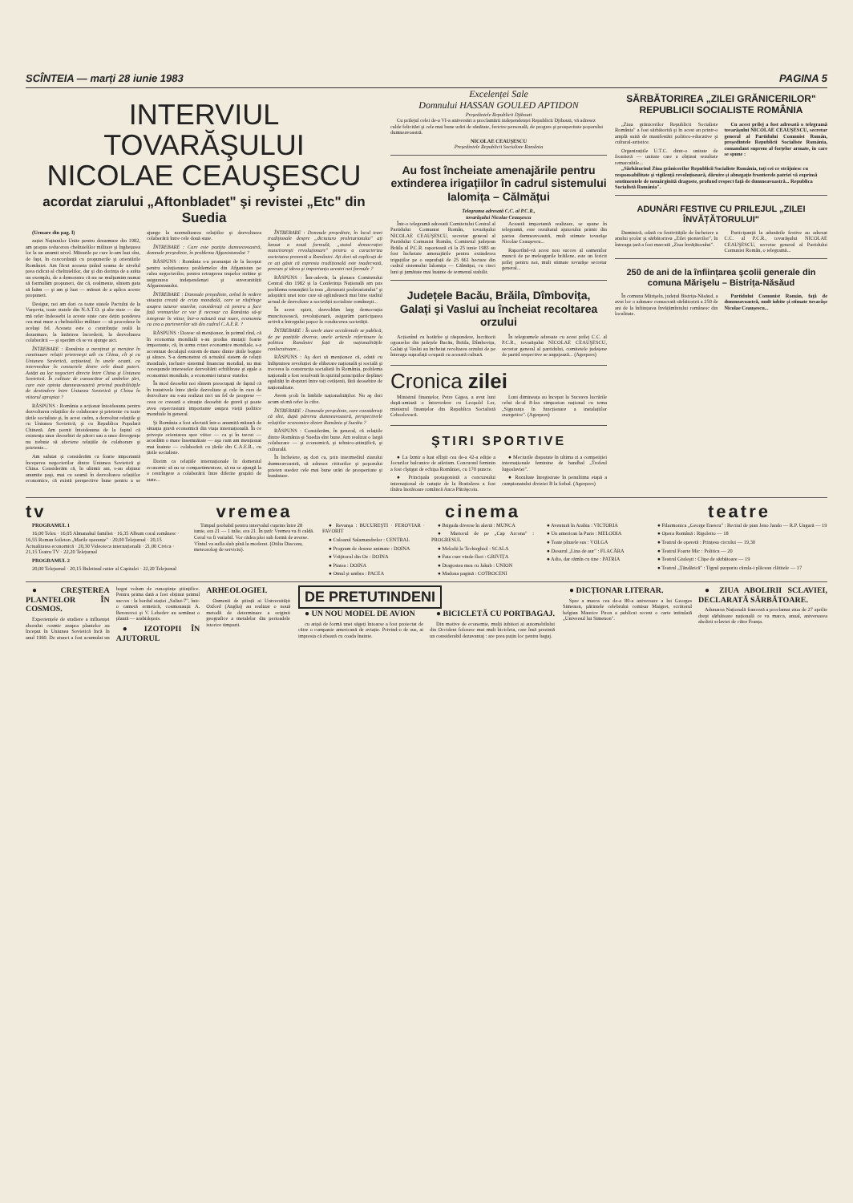SCÎNTEIA — marți 28 iunie 1983 PAGINA 5
INTERVIUL TOVARĂŞULUI
NICOLAE CEAUŞESCU
acordat ziarului „Aftonbladet" şi revistei „Etc" din Suedia
(Urmare din pag. I)
zației Națiunilor Unite pentru dezarmare din 1982, am propus reducerea cheltuielilor militare şi înghețarea lor la un anumit nivel. Măsurile pe care le-am luat sînt, de fapt, în concordanță cu propunerile şi orientările României. Am făcut aceasta ținînd seama de nivelul prea ridicat al cheltuielilor, dar şi din dorința de a arăta un exemplu, de a demonstra că nu ne mulțumim numai să formulăm propuneri, dar că, realmente, sîntem gata să luăm — şi am şi luat — măsuri de a aplica aceste propuneri.
Desigur, noi am dori ca toate statele Pactului de la Varşovia, toate statele din N.A.T.O. şi alte state — dar mă refer îndeosebi la aceste state care dețin ponderea cea mai mare a cheltuielilor militare — să procedeze în acelaşi fel. Aceasta este o contribuție reală la dezarmare, la întărirea încrederii, la dezvoltarea colaborării — şi sperăm că se va ajunge aici.
ÎNTREBARE : România a menținut şi menține în continuare relații prieteneşti atît cu China, cît şi cu Uniunea Sovietică, acționind, în unele ocazii, ca intermediar în contactele dintre cele două puteri. Astăzi au loc negocieri directe între China şi Uniunea Sovietică. În calitate de cunoscător al ambelor țări, care este opinia dumneavoastră privind posibilitățile de destindere între Uniunea Sovietică şi China în viitorul apropiat ?
RĂSPUNS : România a acționat întotdeauna pentru dezvoltarea relațiilor de colaborare şi prietenie cu toate țările socialiste şi, în acest cadru, a dezvoltat relațiile şi cu Uniunea Sovietică, şi cu Republica Populară Chineză. Am pornit întotdeauna de la faptul că existența unor deosebiri de păreri sau a unor divergențe nu trebuie să afecteze relațiile de colaborare şi prietenie...
Am salutat şi considerăm ca foarte importantă începerea negocierilor dintre Uniunea Sovietică şi China. Considerăm că, în ultimii ani, s-au obținut anumite paşi, mai cu seamă în dezvoltarea relațiilor economice, că există perspective bune pentru a se ajunge la normalizarea relațiilor şi dezvoltarea colaborării între cele două state.
ÎNTREBARE : Care este poziția dumneavoastră, domnule președinte, în problema Afganistanului ?
RĂSPUNS : România s-a pronunțat de la început pentru soluționarea problemelor din Afganistan pe calea negocierilor, pentru retragerea trupelor străine şi asigurarea independenței şi suveranității Afganistanului.
ÎNTREBARE : Domnule președinte, avînd în vedere situația creată de criza mondială, care se răsfrînge asupra tuturor statelor, considerați că pentru a face față vremurilor ce vor fi necesar ca România să-şi integreze în viitor, într-o măsură mai mare, economia ca cea a partenerilor săi din cadrul C.A.E.R. ?
RĂSPUNS : Doresc să menționez, în primul rînd, că în economia mondială s-au produs mutații foarte importante, că, în urma crizei economice mondiale, s-a accentuat decalajul extrem de mare dintre țările bogate şi sărace. S-a demonstrat că actualul sistem de relații mondiale, inclusiv sistemul financiar mondial, nu mai corespunde intereselor dezvoltării echilibrate şi egale a economiei mondiale, a economiei tuturor statelor.
În mod deosebit noi sîntem preocupați de faptul că în tratativele între țările dezvoltate şi cele în curs de dezvoltare nu s-au realizat nici un fel de progrese — ceea ce creează o situație deosebit de gravă şi poate avea repercusiuni importante asupra vieții politice mondiale în general.
Şi România a fost afectată într-o anumită măsură de situația gravă economică din viața internațională. În ce priveşte orientarea spre viitor — ca şi în trecut — acordăm o mare însemnătate — aşa cum am menționat mai înainte — colaborării cu țările din C.A.E.R., cu țările socialiste.
Dorim ca relațiile internaționale în domeniul economic să nu se compartimenteze, să nu se ajungă la o restrîngere a colaborării între diferite grupări de state...
ÎNTREBARE : Domnule președinte, în locul tezei tradiționale despre „dictatura proletariatului" ați lansat o nouă formulă, „statul democrației muncitoreşti revoluționare" pentru a caracteriza societatea prezentă a României. Ați dori să explicați de ce ați găsit că expresia tradițională este inadecvată, precum şi ideea şi importanța acestei noi formule ?
RĂSPUNS : Într-adevăr, la plenara Comitetului Central din 1982 şi la Conferința Națională am pus problema renunțării la teza „dictaturii proletariatului" şi adoptării unei teze care să oglindească mai bine stadiul actual de dezvoltare a societății socialiste româneşti...
În acest spirit, dezvoltăm larg democrația muncitorească, revoluționară, asigurăm participarea activă a întregului popor la conducerea societății.
ÎNTREBARE : În unele ziare occidentale se publică, de pe pozițiile diverse, unele articole referitoare la politica României față de naționalitățile conlocuitoare...
RĂSPUNS : Aş dori să menționez că, odată cu înfăptuirea revoluției de eliberare națională şi socială şi trecerea la construcția socialistă în România, problema națională a fost rezolvată în spiritul principiilor deplinei egalități în drepturi între toți cetățenii, fără deosebire de naționalitate.
Avem şcoli în limbile naționalităților. Nu aş dori acum să mă refer la cifre.
ÎNTREBARE : Domnule președinte, care considerați că sînt, după părerea dumneavoastră, perspectivele relațiilor economice dintre România şi Suedia ?
RĂSPUNS : Considerăm, în general, că relațiile dintre România şi Suedia sînt bune. Am realizat o largă colaborare — şi economică, şi tehnico-științifică, şi culturală.
În încheiere, aş dori ca, prin intermediul ziarului dumneavoastră, să adresez cititorilor şi poporului prieten suedez cele mai bune urări de prosperitate şi bunăstare.
Excelenței Sale
Domnului HASSAN GOULED APTIDON
Președintele Republicii Djibouti
Cu prilejul celei de-a VI-a aniversări a proclamării independenței Republicii Djibouti, vă adresez calde felicitări şi cele mai bune urări de sănătate, fericire personală, de progres şi prosperitate poporului dumneavoastră.
NICOLAE CEAUŞESCU
Președintele Republicii Socialiste România
Au fost încheiate amenajările pentru extinderea irigațiilor în cadrul sistemului Ialomița – Călmățui
Telegrama adresată C.C. al P.C.R.,
tovarăşului Nicolae Ceauşescu
Într-o telegramă adresată Comitetului Central al Partidului Comunist Român, tovarăşului NICOLAE CEAUŞESCU, secretar general al Partidului Comunist Român, Comitetul județean Brăila al P.C.R. raportează că la 25 iunie 1983 au fost încheiate amenajările pentru extinderea irigațiilor pe o suprafață de 25 661 hectare din cadrul sistemului Ialomița — Călmățui, cu cinci luni şi jumătate mai înainte de termenul stabilit.
Această importantă realizare, se spune în telegramă, este rezultatul ajutorului primit din partea dumneavoastră, mult stimate tovarăşe Nicolae Ceauşescu...
Raportînd-vă acest nou succes al oamenilor muncii de pe meleagurile brăilene, este un fericit prilej pentru noi, mult stimate tovarăşe secretar general...
Județele Bacău, Brăila, Dîmbovița, Galați şi Vaslui au încheiat recoltarea orzului
Acționînd cu hotărîre şi răspundere, lucrătorii ogoarelor din județele Bacău, Brăila, Dîmbovița, Galați şi Vaslui au încheiat recoltarea orzului de pe întreaga suprafață ocupată cu această cultură.
În telegramele adresate cu acest prilej C.C. al P.C.R., tovarăşului NICOLAE CEAUŞESCU, secretar general al partidului, comitetele județene de partid respective se angajează... (Agerpres)
Cronica zilei
Ministrul finanțelor, Petre Gigea, a avut luni după-amiază o întrevedere cu Leopold Ler, ministrul finanțelor din Republica Socialistă Cehoslovacă.
Luni dimineața au început la Suceava lucrările celui de-al 8-lea simpozion național cu tema „Siguranța în funcționare a instalațiilor energetice". (Agerpres)
ŞTIRI SPORTIVE
● La Izmir a luat sfîrşit cea de-a 42-a ediție a Jocurilor balcanice de atletism. Concursul feminin a fost cîştigat de echipa României, cu 170 puncte.
● Principala protagonistă a concursului internațional de natație de la Bratislava a fost tînăra înotătoare româncă Anca Pătrăşcoiu.
● Meciurile disputate în ultima zi a competiției internaționale feminine de handbal „Trofeul Iugoslaviei".
● Rezultate înregistrate în penultima etapă a campionatului diviziei B la fotbal. (Agerpres)
SĂRBĂTORIREA „ZILEI GRĂNICERILOR"
REPUBLICII SOCIALISTE ROMÂNIA
„Ziua grănicerilor Republicii Socialiste România" a fost sărbătorită şi în acest an printr-o amplă suită de manifestări politico-educative şi cultural-artistice.
Organizațiile U.T.C. dintr-o unitate de frontieră — unitate care a obținut rezultate remarcabile...
Cu acest prilej a fost adresată o telegramă tovarăşului NICOLAE CEAUŞESCU, secretar general al Partidului Comunist Român, președintele Republicii Socialiste România, comandant suprem al forțelor armate, în care se spune :
„Sărbătorind Ziua grănicerilor Republicii Socialiste România, toți cei ce străjuiesc cu responsabilitate şi vigilență revoluționară, dăruire şi abnegație frontierele patriei vă exprimă sentimentele de nemărginită dragoste, profund respect față de dumneavoastră... Republica Socialistă România".
ADUNĂRI FESTIVE CU PRILEJUL „ZILEI ÎNVĂȚĂTORULUI"
Duminică, odată cu festivitățile de încheiere a anului şcolar şi sărbătorirea „Zilei pionierilor", în întreaga țară a fost marcată „Ziua învățătorului".
Participanții la adunările festive au adresat C.C. al P.C.R., tovarăşului NICOLAE CEAUŞESCU, secretar general al Partidului Comunist Român, o telegramă...
250 de ani de la înființarea şcolii generale din comuna Mărişelu – Bistrița-Năsăud
În comuna Mărişelu, județul Bistrița-Năsăud, a avut loc o adunare consacrată sărbătoririi a 250 de ani de la înființarea învățămîntului românesc din localitate.
Partidului Comunist Român, față de dumneavoastră, mult iubite şi stimate tovarăşe Nicolae Ceauşescu...
tv
PROGRAMUL 1
16,00 Telex · 16,05 Almanahul familiei · 16,35 Album coral românesc · 16,55 Roman foileton „Marile speranțe" · 20,00 Telejurnal · 20,15 Actualitatea economică · 20,30 Videoteca internațională · 21,00 Civica · 21,15 Teatru TV · 22,20 Telejurnal
PROGRAMUL 2
20,00 Telejurnal · 20,15 Buletinul rutier al Capitalei · 22,20 Telejurnal
vremea
Timpul probabil pentru intervalul cuprins între 28 iunie, ora 21 — 1 iulie, ora 21. În țară: Vremea va fi caldă. Cerul va fi variabil. Vor cădea ploi sub formă de averse. Vîntul va sufla slab pînă la moderat. (Otilia Diaconu, meteorolog de serviciu).
cinema
● Revanşa : BUCUREŞTI · FEROVIAR · FAVORIT
● Culoarul Salamandrelor : CENTRAL
● Program de desene animate : DOINA
● Vrăjitorul din Oz : DOINA
● Pintea : DOINA
● Omul şi umbra : PACEA
● Brigada diverse în alertă : MUNCA
● Martorul de pe „Cap Arcona" : PROGRESUL
● Melodii la Techirghiol : SCALA
● Fata care vinde flori : GRIVIȚA
● Dragostea mea cu Jakub : UNION
● Madona pagină : COTROCENI
● Aventură în Arabia : VICTORIA
● Un american la Paris : MELODIA
● Toate pînzele sus : VOLGA
● Dosarul „Lina de aur" : FLACĂRA
● Adio, dar rămîn cu tine : PATRIA
teatre
● Filarmonica „George Enescu" : Recital de pian Jeno Jando — R.P. Ungară — 19
● Opera Română : Rigoletto — 18
● Teatrul de operetă : Prințesa circului — 19,30
● Teatrul Foarte Mic : Politica — 20
● Teatrul Giuleşti : Clipe de sărbătoare — 19
● Teatrul „Țăndărică" : Tigrul purpuriu cărula-i plăceau clătitele — 17
● CREŞTEREA PLANTELOR ÎN COSMOS.
Experiențele de studiere a influenței zborului cosmic asupra plantelor au început în Uniunea Sovietică încă în anul 1960. De atunci a fost acumulat un bogat volum de cunoştințe ştiințifice. Pentru prima dată a fost obținut primul succes : la bordul stației „Saliut-7", într-o cameră ermetică, cosmonauții A. Berezovoi şi V. Lebedev au semănat o plantă — arabidopsis.
● IZOTOPII ÎN AJUTORUL ARHEOLOGIEI.
Oamenii de ştiință ai Universității Oxford (Anglia) au realizat o nouă metodă de determinare a originii geografice a metalelor din perioadele istorice timpurii.
DE PRETUTINDENI
● UN NOU MODEL DE AVION
cu aripă de formă unei săgeți întoarse a fost proiectat de către o companie americană de aviație. Privind-o de sus, ai impresia că zboară cu coada înainte.
● BICICLETĂ CU PORTBAGAJ.
Din motive de economie, mulți iubitori ai automobilului din Occident folosesc mai mult bicicleta, care însă prezintă un considerabil dezavantaj : are prea puțin loc pentru bagaj.
● DICȚIONAR LITERAR.
Spre a marca cea de-a 80-a aniversare a lui Georges Simenon, părintele celebrului comisar Maigret, scriitorul belgian Maurice Piron a publicat recent o carte intitulată „Universul lui Simenon".
● ZIUA ABOLIRII SCLAVIEI, DECLARATĂ SĂRBĂTOARE.
Adunarea Națională franceză a proclamat ziua de 27 aprilie drept sărbătoare națională ce va marca, anual, aniversarea abolirii sclaviei de către Franța.